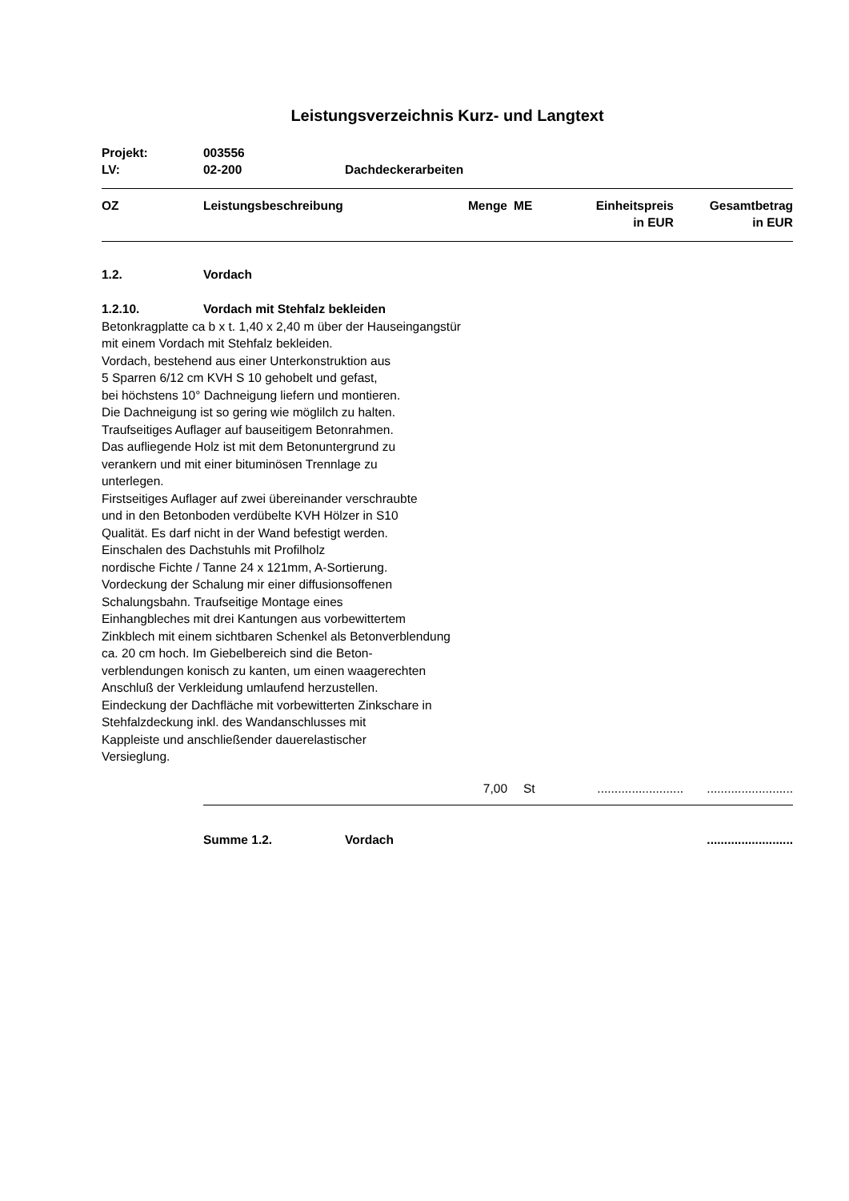Leistungsverzeichnis Kurz- und Langtext
Projekt: 003556
LV: 02-200 Dachdeckerarbeiten
| OZ | Leistungsbeschreibung | Menge | ME | Einheitspreis in EUR | Gesamtbetrag in EUR |
| --- | --- | --- | --- | --- | --- |
1.2. Vordach
1.2.10. Vordach mit Stehfalz bekleiden
Betonkragplatte ca b x t. 1,40 x 2,40 m über der Hauseingangstür
mit einem Vordach mit Stehfalz bekleiden.
Vordach, bestehend aus einer Unterkonstruktion aus
5 Sparren 6/12 cm KVH S 10 gehobelt und gefast,
bei höchstens 10° Dachneigung liefern und montieren.
Die Dachneigung ist so gering wie möglilch zu halten.
Traufseitiges Auflager auf bauseitigem Betonrahmen.
Das aufliegende Holz ist mit dem Betonuntergrund zu
verankern und mit einer bituminösen Trennlage zu
unterlegen.
Firstseitiges Auflager auf zwei übereinander verschraubte
und in den Betonboden verdübelte KVH Hölzer in S10
Qualität. Es darf nicht in der Wand befestigt werden.
Einschalen des Dachstuhls mit Profilholz
nordische Fichte / Tanne 24 x 121mm, A-Sortierung.
Vordeckung der Schalung mir einer diffusionsoffenen
Schalungsbahn. Traufseitige Montage eines
Einhangbleches mit drei Kantungen aus vorbewittertem
Zinkblech mit einem sichtbaren Schenkel als Betonverblendung
ca. 20 cm hoch. Im Giebelbereich sind die Beton-
verblendungen konisch zu kanten, um einen waagerechten
Anschluß der Verkleidung umlaufend herzustellen.
Eindeckung der Dachfläche mit vorbewitterten Zinkschare in
Stehfalzdeckung inkl. des Wandanschlusses mit
Kappleiste und anschließender dauerelastischer
Versieglung.
| | 7,00 | St | ......................... | ......................... |
Summe 1.2. Vordach.........................